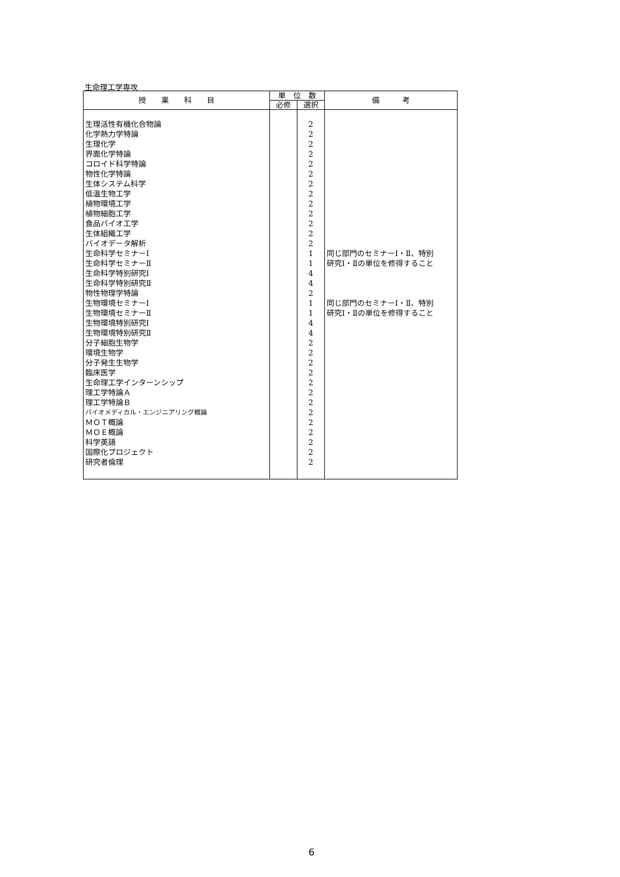生命理工学専攻
| 授 業 科 目 | 単 位 数 | | 備 考 |
| --- | --- | --- | --- |
| | 必修 | 選択 | |
| 生理活性有機化合物論 | | 2 | |
| 化学熱力学特論 | | 2 | |
| 生理化学 | | 2 | |
| 界面化学特論 | | 2 | |
| コロイド科学特論 | | 2 | |
| 物性化学特論 | | 2 | |
| 生体システム科学 | | 2 | |
| 低温生物工学 | | 2 | |
| 植物環境工学 | | 2 | |
| 植物細胞工学 | | 2 | |
| 食品バイオ工学 | | 2 | |
| 生体組織工学 | | 2 | |
| バイオデータ解析 | | 2 | |
| 生命科学セミナーⅠ | | 1 | 同じ部門のセミナーⅠ・Ⅱ、特別 |
| 生命科学セミナーⅡ | | 1 | 研究Ⅰ・Ⅱの単位を修得すること |
| 生命科学特別研究Ⅰ | | 4 | |
| 生命科学特別研究Ⅱ | | 4 | |
| 物性物理学特論 | | 2 | |
| 生物環境セミナーⅠ | | 1 | 同じ部門のセミナーⅠ・Ⅱ、特別 |
| 生物環境セミナーⅡ | | 1 | 研究Ⅰ・Ⅱの単位を修得すること |
| 生物環境特別研究Ⅰ | | 4 | |
| 生物環境特別研究Ⅱ | | 4 | |
| 分子細胞生物学 | | 2 | |
| 環境生物学 | | 2 | |
| 分子発生生物学 | | 2 | |
| 臨床医学 | | 2 | |
| 生命理工学インターンシップ | | 2 | |
| 理工学特論Ａ | | 2 | |
| 理工学特論Ｂ | | 2 | |
| バイオメディカル・エンジニアリング概論 | | 2 | |
| ＭＯＴ概論 | | 2 | |
| ＭＯＥ概論 | | 2 | |
| 科学英語 | | 2 | |
| 国際化プロジェクト | | 2 | |
| 研究者倫理 | | 2 | |
6